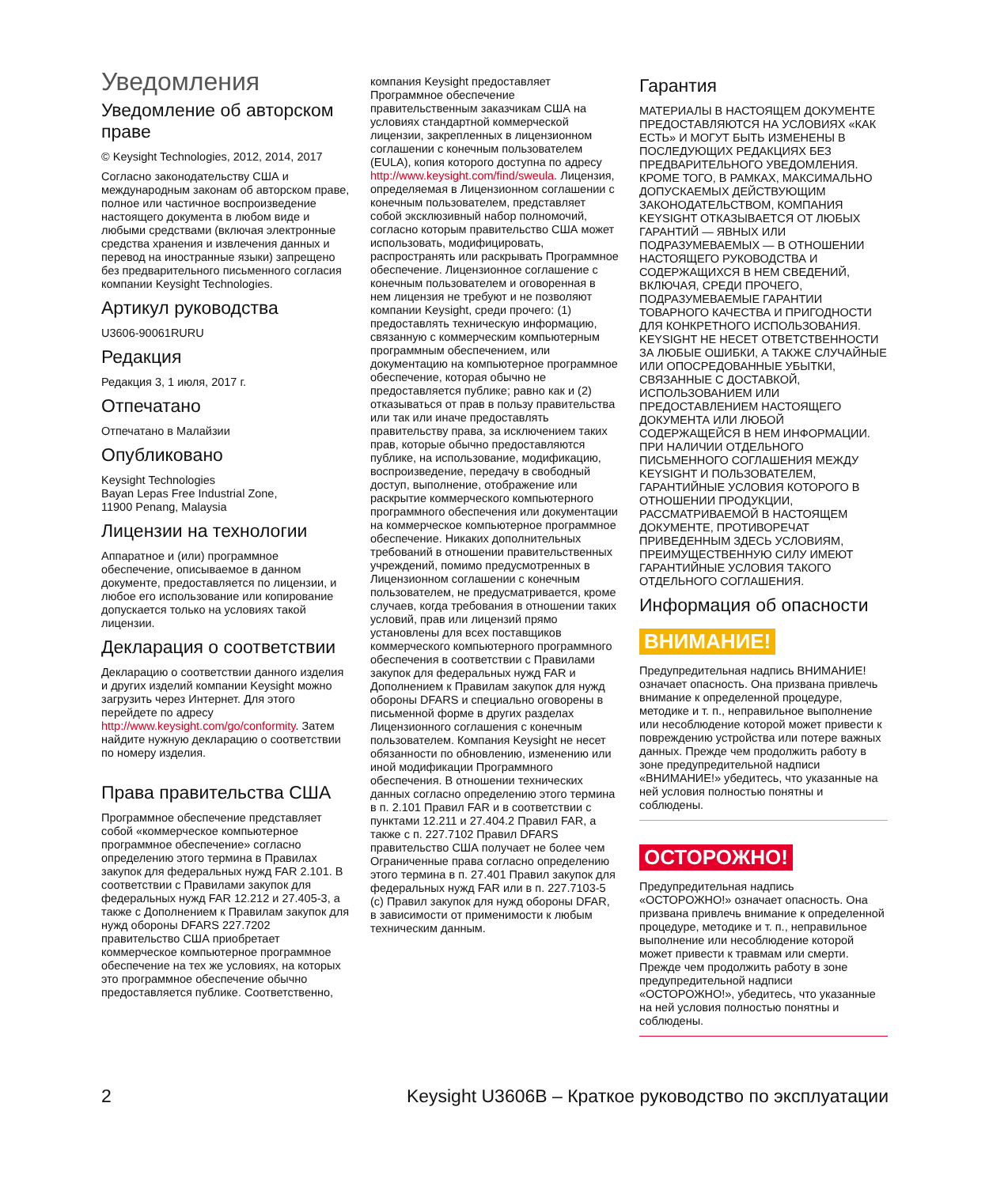Уведомления
Уведомление об авторском праве
© Keysight Technologies, 2012, 2014, 2017
Согласно законодательству США и международным законам об авторском праве, полное или частичное воспроизведение настоящего документа в любом виде и любыми средствами (включая электронные средства хранения и извлечения данных и перевод на иностранные языки) запрещено без предварительного письменного согласия компании Keysight Technologies.
Артикул руководства
U3606-90061RURU
Редакция
Редакция 3, 1 июля, 2017 г.
Отпечатано
Отпечатано в Малайзии
Опубликовано
Keysight Technologies
Bayan Lepas Free Industrial Zone,
11900 Penang, Malaysia
Лицензии на технологии
Аппаратное и (или) программное обеспечение, описываемое в данном документе, предоставляется по лицензии, и любое его использование или копирование допускается только на условиях такой лицензии.
Декларация о соответствии
Декларацию о соответствии данного изделия и других изделий компании Keysight можно загрузить через Интернет. Для этого перейдете по адресу http://www.keysight.com/go/conformity. Затем найдите нужную декларацию о соответствии по номеру изделия.
Права правительства США
Программное обеспечение представляет собой «коммерческое компьютерное программное обеспечение» согласно определению этого термина в Правилах закупок для федеральных нужд FAR 2.101. В соответствии с Правилами закупок для федеральных нужд FAR 12.212 и 27.405-3, а также с Дополнением к Правилам закупок для нужд обороны DFARS 227.7202 правительство США приобретает коммерческое компьютерное программное обеспечение на тех же условиях, на которых это программное обеспечение обычно предоставляется публике. Соответственно,
компания Keysight предоставляет Программное обеспечение правительственным заказчикам США на условиях стандартной коммерческой лицензии, закрепленных в лицензионном соглашении с конечным пользователем (EULA), копия которого доступна по адресу http://www.keysight.com/find/sweula. Лицензия, определяемая в Лицензионном соглашении с конечным пользователем, представляет собой эксклюзивный набор полномочий, согласно которым правительство США может использовать, модифицировать, распространять или раскрывать Программное обеспечение. Лицензионное соглашение с конечным пользователем и оговоренная в нем лицензия не требуют и не позволяют компании Keysight, среди прочего: (1) предоставлять техническую информацию, связанную с коммерческим компьютерным программным обеспечением, или документацию на компьютерное программное обеспечение, которая обычно не предоставляется публике; равно как и (2) отказываться от прав в пользу правительства или так или иначе предоставлять правительству права, за исключением таких прав, которые обычно предоставляются публике, на использование, модификацию, воспроизведение, передачу в свободный доступ, выполнение, отображение или раскрытие коммерческого компьютерного программного обеспечения или документации на коммерческое компьютерное программное обеспечение. Никаких дополнительных требований в отношении правительственных учреждений, помимо предусмотренных в Лицензионном соглашении с конечным пользователем, не предусматривается, кроме случаев, когда требования в отношении таких условий, прав или лицензий прямо установлены для всех поставщиков коммерческого компьютерного программного обеспечения в соответствии с Правилами закупок для федеральных нужд FAR и Дополнением к Правилам закупок для нужд обороны DFARS и специально оговорены в письменной форме в других разделах Лицензионного соглашения с конечным пользователем. Компания Keysight не несет обязанности по обновлению, изменению или иной модификации Программного обеспечения. В отношении технических данных согласно определению этого термина в п. 2.101 Правил FAR и в соответствии с пунктами 12.211 и 27.404.2 Правил FAR, а также с п. 227.7102 Правил DFARS правительство США получает не более чем Ограниченные права согласно определению этого термина в п. 27.401 Правил закупок для федеральных нужд FAR или в п. 227.7103-5 (c) Правил закупок для нужд обороны DFAR, в зависимости от применимости к любым техническим данным.
Гарантия
МАТЕРИАЛЫ В НАСТОЯЩЕМ ДОКУМЕНТЕ ПРЕДОСТАВЛЯЮТСЯ НА УСЛОВИЯХ «КАК ЕСТЬ» И МОГУТ БЫТЬ ИЗМЕНЕНЫ В ПОСЛЕДУЮЩИХ РЕДАКЦИЯХ БЕЗ ПРЕДВАРИТЕЛЬНОГО УВЕДОМЛЕНИЯ. КРОМЕ ТОГО, В РАМКАХ, МАКСИМАЛЬНО ДОПУСКАЕМЫХ ДЕЙСТВУЮЩИМ ЗАКОНОДАТЕЛЬСТВОМ, КОМПАНИЯ KEYSIGHT ОТКАЗЫВАЕТСЯ ОТ ЛЮБЫХ ГАРАНТИЙ — ЯВНЫХ ИЛИ ПОДРАЗУМЕВАЕМЫХ — В ОТНОШЕНИИ НАСТОЯЩЕГО РУКОВОДСТВА И СОДЕРЖАЩИХСЯ В НЕМ СВЕДЕНИЙ, ВКЛЮЧАЯ, СРЕДИ ПРОЧЕГО, ПОДРАЗУМЕВАЕМЫЕ ГАРАНТИИ ТОВАРНОГО КАЧЕСТВА И ПРИГОДНОСТИ ДЛЯ КОНКРЕТНОГО ИСПОЛЬЗОВАНИЯ. KEYSIGHT НЕ НЕСЕТ ОТВЕТСТВЕННОСТИ ЗА ЛЮБЫЕ ОШИБКИ, А ТАКЖЕ СЛУЧАЙНЫЕ ИЛИ ОПОСРЕДОВАННЫЕ УБЫТКИ, СВЯЗАННЫЕ С ДОСТАВКОЙ, ИСПОЛЬЗОВАНИЕМ ИЛИ ПРЕДОСТАВЛЕНИЕМ НАСТОЯЩЕГО ДОКУМЕНТА ИЛИ ЛЮБОЙ СОДЕРЖАЩЕЙСЯ В НЕМ ИНФОРМАЦИИ. ПРИ НАЛИЧИИ ОТДЕЛЬНОГО ПИСЬМЕННОГО СОГЛАШЕНИЯ МЕЖДУ KEYSIGHT И ПОЛЬЗОВАТЕЛЕМ, ГАРАНТИЙНЫЕ УСЛОВИЯ КОТОРОГО В ОТНОШЕНИИ ПРОДУКЦИИ, РАССМАТРИВАЕМОЙ В НАСТОЯЩЕМ ДОКУМЕНТЕ, ПРОТИВОРЕЧАТ ПРИВЕДЕННЫМ ЗДЕСЬ УСЛОВИЯМ, ПРЕИМУЩЕСТВЕННУЮ СИЛУ ИМЕЮТ ГАРАНТИЙНЫЕ УСЛОВИЯ ТАКОГО ОТДЕЛЬНОГО СОГЛАШЕНИЯ.
Информация об опасности
ВНИМАНИЕ!
Предупредительная надпись ВНИМАНИЕ! означает опасность. Она призвана привлечь внимание к определенной процедуре, методике и т. п., неправильное выполнение или несоблюдение которой может привести к повреждению устройства или потере важных данных. Прежде чем продолжить работу в зоне предупредительной надписи «ВНИМАНИЕ!» убедитесь, что указанные на ней условия полностью понятны и соблюдены.
ОСТОРОЖНО!
Предупредительная надпись «ОСТОРОЖНО!» означает опасность. Она призвана привлечь внимание к определенной процедуре, методике и т. п., неправильное выполнение или несоблюдение которой может привести к травмам или смерти. Прежде чем продолжить работу в зоне предупредительной надписи «ОСТОРОЖНО!», убедитесь, что указанные на ней условия полностью понятны и соблюдены.
2 Keysight U3606B – Краткое руководство по эксплуатации